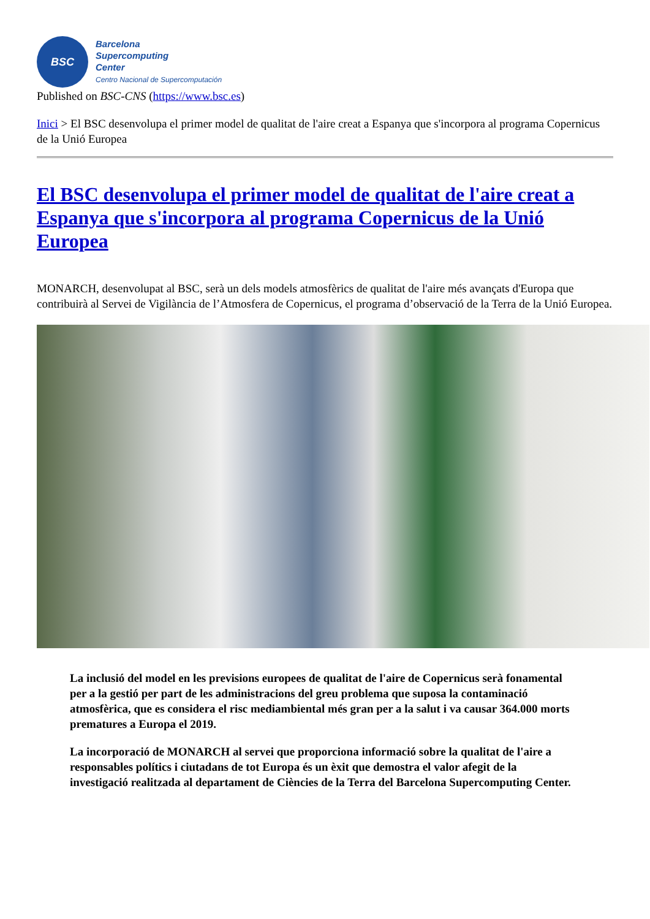BSC
Barcelona
Supercomputing
Center
Centro Nacional de Supercomputación
Published on BSC-CNS (https://www.bsc.es)
Inici > El BSC desenvolupa el primer model de qualitat de l'aire creat a Espanya que s'incorpora al programa Copernicus de la Unió Europea
El BSC desenvolupa el primer model de qualitat de l'aire creat a Espanya que s'incorpora al programa Copernicus de la Unió Europea
MONARCH, desenvolupat al BSC, serà un dels models atmosfèrics de qualitat de l'aire més avançats d'Europa que contribuirà al Servei de Vigilància de l’Atmosfera de Copernicus, el programa d’observació de la Terra de la Unió Europea.
La inclusió del model en les previsions europees de qualitat de l'aire de Copernicus serà fonamental per a la gestió per part de les administracions del greu problema que suposa la contaminació atmosfèrica, que es considera el risc mediambiental més gran per a la salut i va causar 364.000 morts prematures a Europa el 2019.
La incorporació de MONARCH al servei que proporciona informació sobre la qualitat de l'aire a responsables polítics i ciutadans de tot Europa és un èxit que demostra el valor afegit de la investigació realitzada al departament de Ciències de la Terra del Barcelona Supercomputing Center.